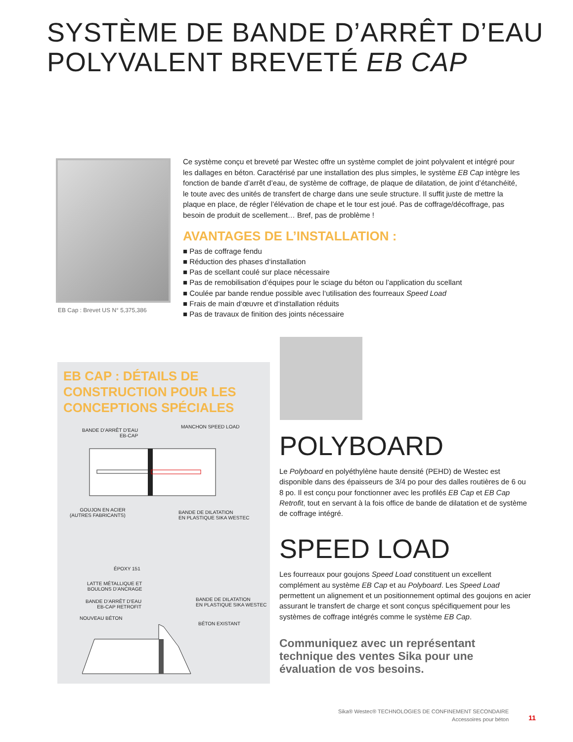SYSTÈME DE BANDE D’ARRÊT D’EAU
POLYVALENT BREVETÉ EB CAP
EB Cap : Brevet US N° 5,375,386
Ce système conçu et breveté par Westec offre un système complet de joint polyvalent et intégré pour les dallages en béton. Caractérisé par une installation des plus simples, le système EB Cap intègre les fonction de bande d’arrêt d’eau, de système de coffrage, de plaque de dilatation, de joint d’étanchéité, le toute avec des unités de transfert de charge dans une seule structure. Il suffit juste de mettre la plaque en place, de régler l’élévation de chape et le tour est joué. Pas de coffrage/décoffrage, pas besoin de produit de scellement… Bref, pas de problème !
AVANTAGES DE L’INSTALLATION :
■ Pas de coffrage fendu
■ Réduction des phases d‘installation
■ Pas de scellant coulé sur place nécessaire
■ Pas de remobilisation d’équipes pour le sciage du béton ou l’application du scellant
■ Coulée par bande rendue possible avec l‘utilisation des fourreaux Speed Load
■ Frais de main d‘œuvre et d‘installation réduits
■ Pas de travaux de finition des joints nécessaire
EB CAP : DÉTAILS DE CONSTRUCTION POUR LES CONCEPTIONS SPÉCIALES
BANDE D’ARRÊT D’EAU
EB-CAP
MANCHON SPEED LOAD
GOUJON EN ACIER
(AUTRES FABRICANTS)
BANDE DE DILATATION
EN PLASTIQUE SIKA WESTEC
ÉPOXY 151
LATTE MÉTALLIQUE ET
BOULONS D’ANCRAGE
BANDE D’ARRÊT D’EAU
EB-CAP RETROFIT
BANDE DE DILATATION
EN PLASTIQUE SIKA WESTEC
NOUVEAU BÉTON
BÉTON EXISTANT
POLYBOARD
Le Polyboard en polyéthylène haute densité (PEHD) de Westec est disponible dans des épaisseurs de 3/4 po pour des dalles routières de 6 ou 8 po. Il est conçu pour fonctionner avec les profilés EB Cap et EB Cap Retrofit, tout en servant à la fois office de bande de dilatation et de système de coffrage intégré.
SPEED LOAD
Les fourreaux pour goujons Speed Load constituent un excellent complément au système EB Cap et au Polyboard. Les Speed Load permettent un alignement et un positionnement optimal des goujons en acier assurant le transfert de charge et sont conçus spécifiquement pour les systèmes de coffrage intégrés comme le système EB Cap.
Communiquez avec un représentant technique des ventes Sika pour une évaluation de vos besoins.
Sika® Westec® TECHNOLOGIES DE CONFINEMENT SECONDAIRE
Accessoires pour béton
11